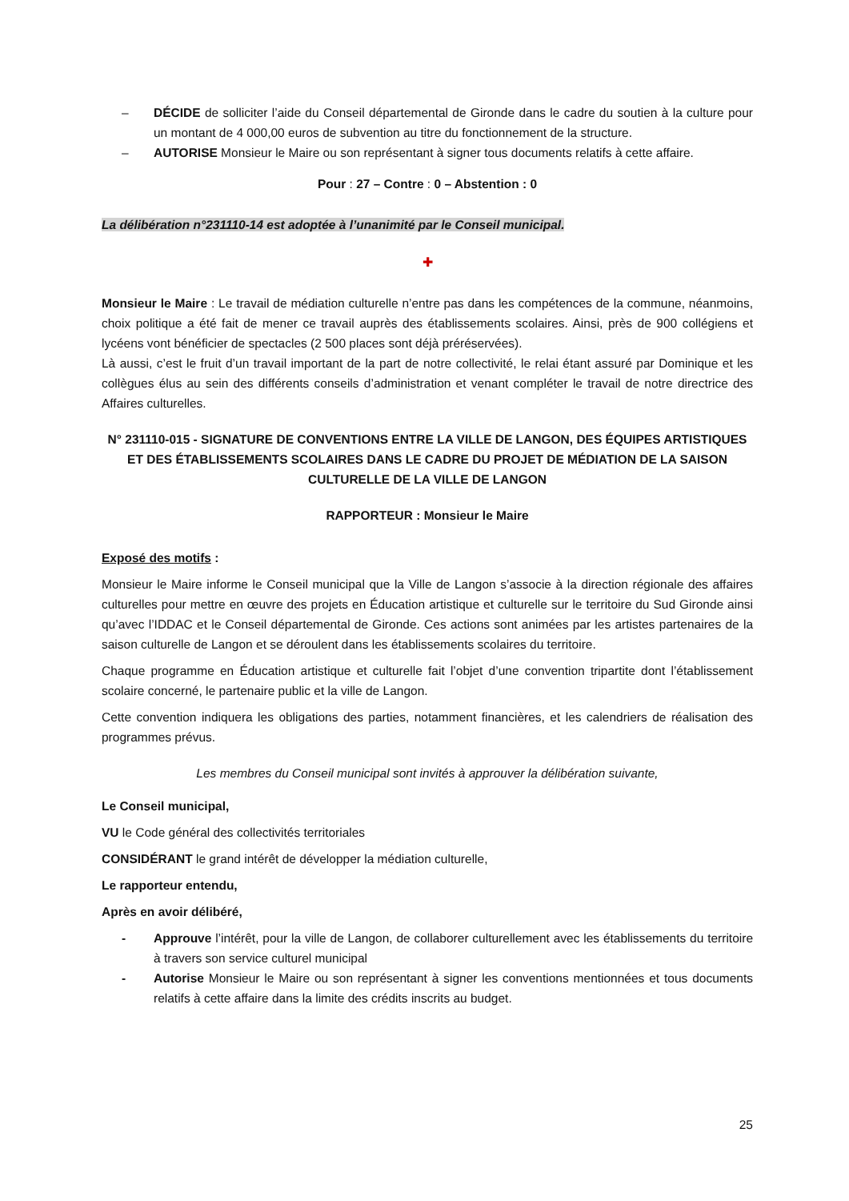– DÉCIDE de solliciter l’aide du Conseil départemental de Gironde dans le cadre du soutien à la culture pour un montant de 4 000,00 euros de subvention au titre du fonctionnement de la structure.
– AUTORISE Monsieur le Maire ou son représentant à signer tous documents relatifs à cette affaire.
Pour : 27 – Contre : 0 – Abstention : 0
La délibération n°231110-14 est adoptée à l’unanimité par le Conseil municipal.
✚
Monsieur le Maire : Le travail de médiation culturelle n’entre pas dans les compétences de la commune, néanmoins, choix politique a été fait de mener ce travail auprès des établissements scolaires. Ainsi, près de 900 collégiens et lycéens vont bénéficier de spectacles (2 500 places sont déjà préréservées).
Là aussi, c’est le fruit d’un travail important de la part de notre collectivité, le relai étant assuré par Dominique et les collègues élus au sein des différents conseils d’administration et venant compléter le travail de notre directrice des Affaires culturelles.
N° 231110-015 - SIGNATURE DE CONVENTIONS ENTRE LA VILLE DE LANGON, DES ÉQUIPES ARTISTIQUES ET DES ÉTABLISSEMENTS SCOLAIRES DANS LE CADRE DU PROJET DE MÉDIATION DE LA SAISON CULTURELLE DE LA VILLE DE LANGON
RAPPORTEUR : Monsieur le Maire
Exposé des motifs :
Monsieur le Maire informe le Conseil municipal que la Ville de Langon s’associe à la direction régionale des affaires culturelles pour mettre en œuvre des projets en Éducation artistique et culturelle sur le territoire du Sud Gironde ainsi qu’avec l’IDDAC et le Conseil départemental de Gironde. Ces actions sont animées par les artistes partenaires de la saison culturelle de Langon et se déroulent dans les établissements scolaires du territoire.
Chaque programme en Éducation artistique et culturelle fait l’objet d’une convention tripartite dont l’établissement scolaire concerné, le partenaire public et la ville de Langon.
Cette convention indiquera les obligations des parties, notamment financières, et les calendriers de réalisation des programmes prévus.
Les membres du Conseil municipal sont invités à approuver la délibération suivante,
Le Conseil municipal,
VU le Code général des collectivités territoriales
CONSIDÉRANT le grand intérêt de développer la médiation culturelle,
Le rapporteur entendu,
Après en avoir délibéré,
- Approuve l’intérêt, pour la ville de Langon, de collaborer culturellement avec les établissements du territoire à travers son service culturel municipal
- Autorise Monsieur le Maire ou son représentant à signer les conventions mentionnées et tous documents relatifs à cette affaire dans la limite des crédits inscrits au budget.
25